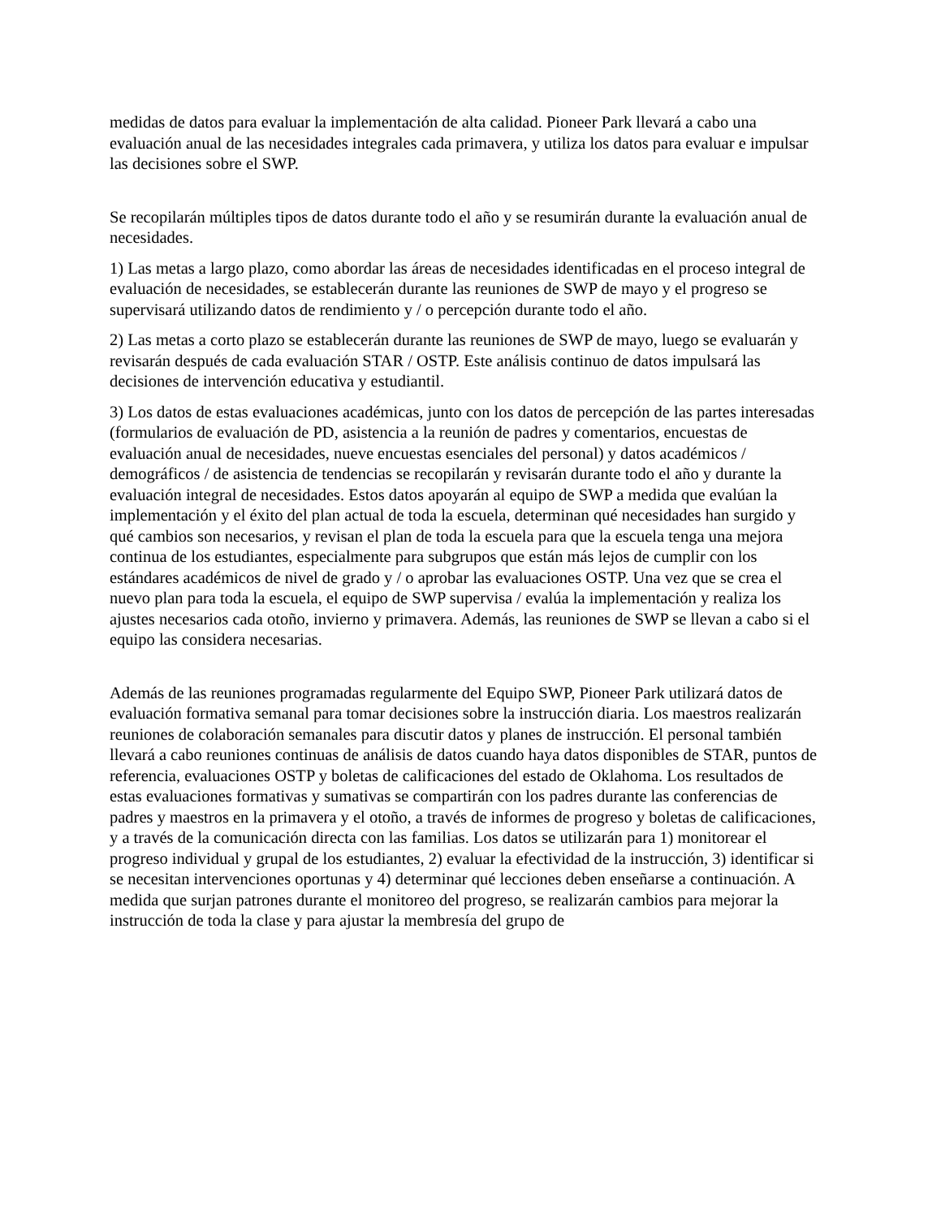medidas de datos para evaluar la implementación de alta calidad. Pioneer Park llevará a cabo una evaluación anual de las necesidades integrales cada primavera, y utiliza los datos para evaluar e impulsar las decisiones sobre el SWP.
Se recopilarán múltiples tipos de datos durante todo el año y se resumirán durante la evaluación anual de necesidades.
1) Las metas a largo plazo, como abordar las áreas de necesidades identificadas en el proceso integral de evaluación de necesidades, se establecerán durante las reuniones de SWP de mayo y el progreso se supervisará utilizando datos de rendimiento y / o percepción durante todo el año.
2) Las metas a corto plazo se establecerán durante las reuniones de SWP de mayo, luego se evaluarán y revisarán después de cada evaluación STAR / OSTP. Este análisis continuo de datos impulsará las decisiones de intervención educativa y estudiantil.
3) Los datos de estas evaluaciones académicas, junto con los datos de percepción de las partes interesadas (formularios de evaluación de PD, asistencia a la reunión de padres y comentarios, encuestas de evaluación anual de necesidades, nueve encuestas esenciales del personal) y datos académicos / demográficos / de asistencia de tendencias se recopilarán y revisarán durante todo el año y durante la evaluación integral de necesidades. Estos datos apoyarán al equipo de SWP a medida que evalúan la implementación y el éxito del plan actual de toda la escuela, determinan qué necesidades han surgido y qué cambios son necesarios, y revisan el plan de toda la escuela para que la escuela tenga una mejora continua de los estudiantes, especialmente para subgrupos que están más lejos de cumplir con los estándares académicos de nivel de grado y / o aprobar las evaluaciones OSTP. Una vez que se crea el nuevo plan para toda la escuela, el equipo de SWP supervisa / evalúa la implementación y realiza los ajustes necesarios cada otoño, invierno y primavera. Además, las reuniones de SWP se llevan a cabo si el equipo las considera necesarias.
Además de las reuniones programadas regularmente del Equipo SWP, Pioneer Park utilizará datos de evaluación formativa semanal para tomar decisiones sobre la instrucción diaria. Los maestros realizarán reuniones de colaboración semanales para discutir datos y planes de instrucción. El personal también llevará a cabo reuniones continuas de análisis de datos cuando haya datos disponibles de STAR, puntos de referencia, evaluaciones OSTP y boletas de calificaciones del estado de Oklahoma. Los resultados de estas evaluaciones formativas y sumativas se compartirán con los padres durante las conferencias de padres y maestros en la primavera y el otoño, a través de informes de progreso y boletas de calificaciones, y a través de la comunicación directa con las familias. Los datos se utilizarán para 1) monitorear el progreso individual y grupal de los estudiantes, 2) evaluar la efectividad de la instrucción, 3) identificar si se necesitan intervenciones oportunas y 4) determinar qué lecciones deben enseñarse a continuación. A medida que surjan patrones durante el monitoreo del progreso, se realizarán cambios para mejorar la instrucción de toda la clase y para ajustar la membresía del grupo de